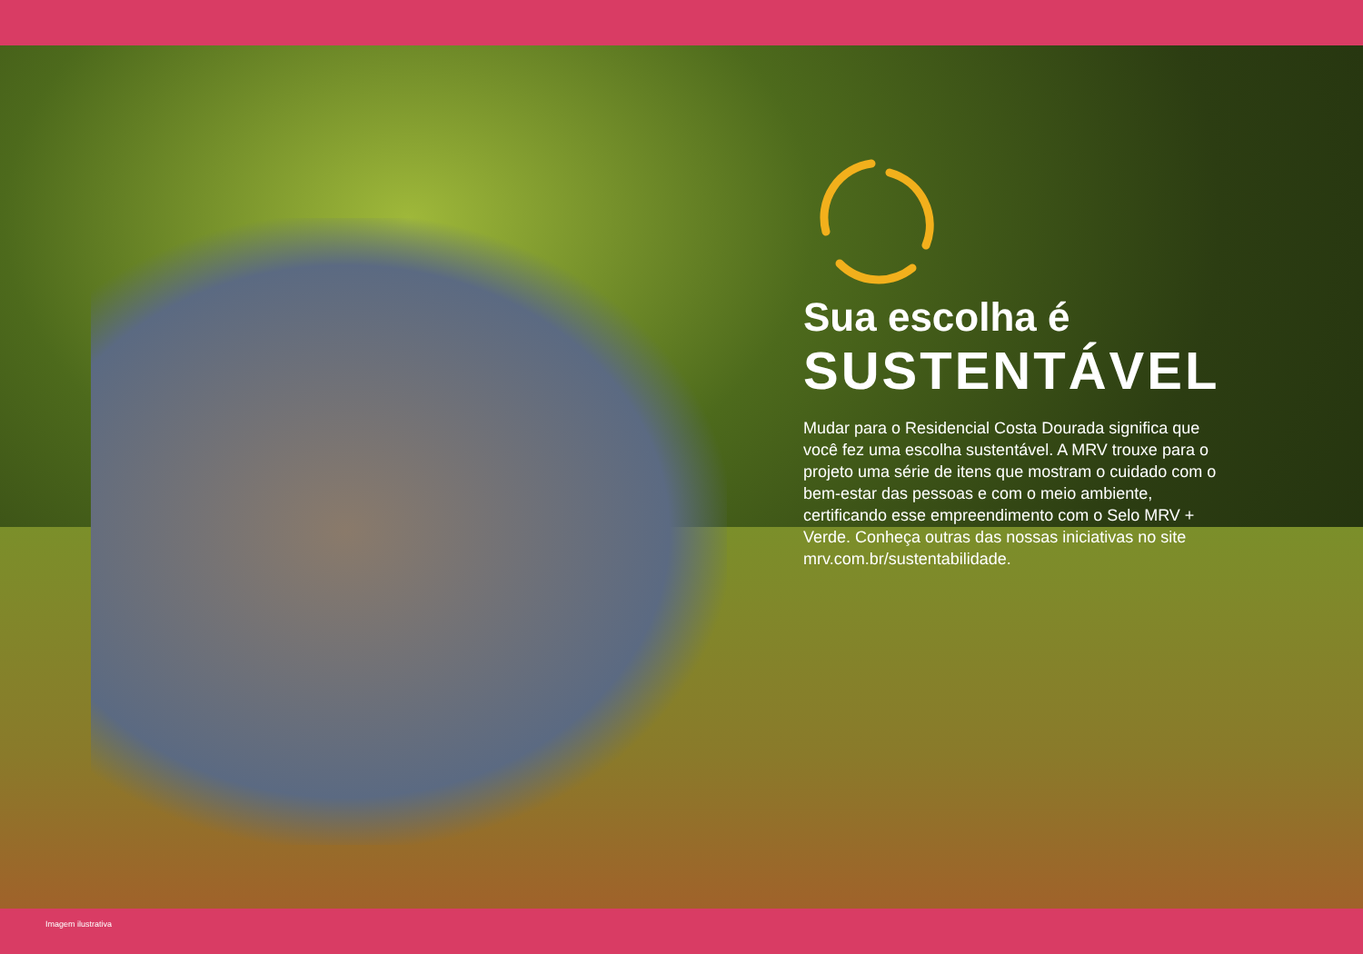Sua escolha é
SUSTENTÁVEL
Mudar para o Residencial Costa Dourada significa que você fez uma escolha sustentável. A MRV trouxe para o projeto uma série de itens que mostram o cuidado com o bem-estar das pessoas e com o meio ambiente, certificando esse empreendimento com o Selo MRV + Verde. Conheça outras das nossas iniciativas no site mrv.com.br/sustentabilidade.
Imagem ilustrativa